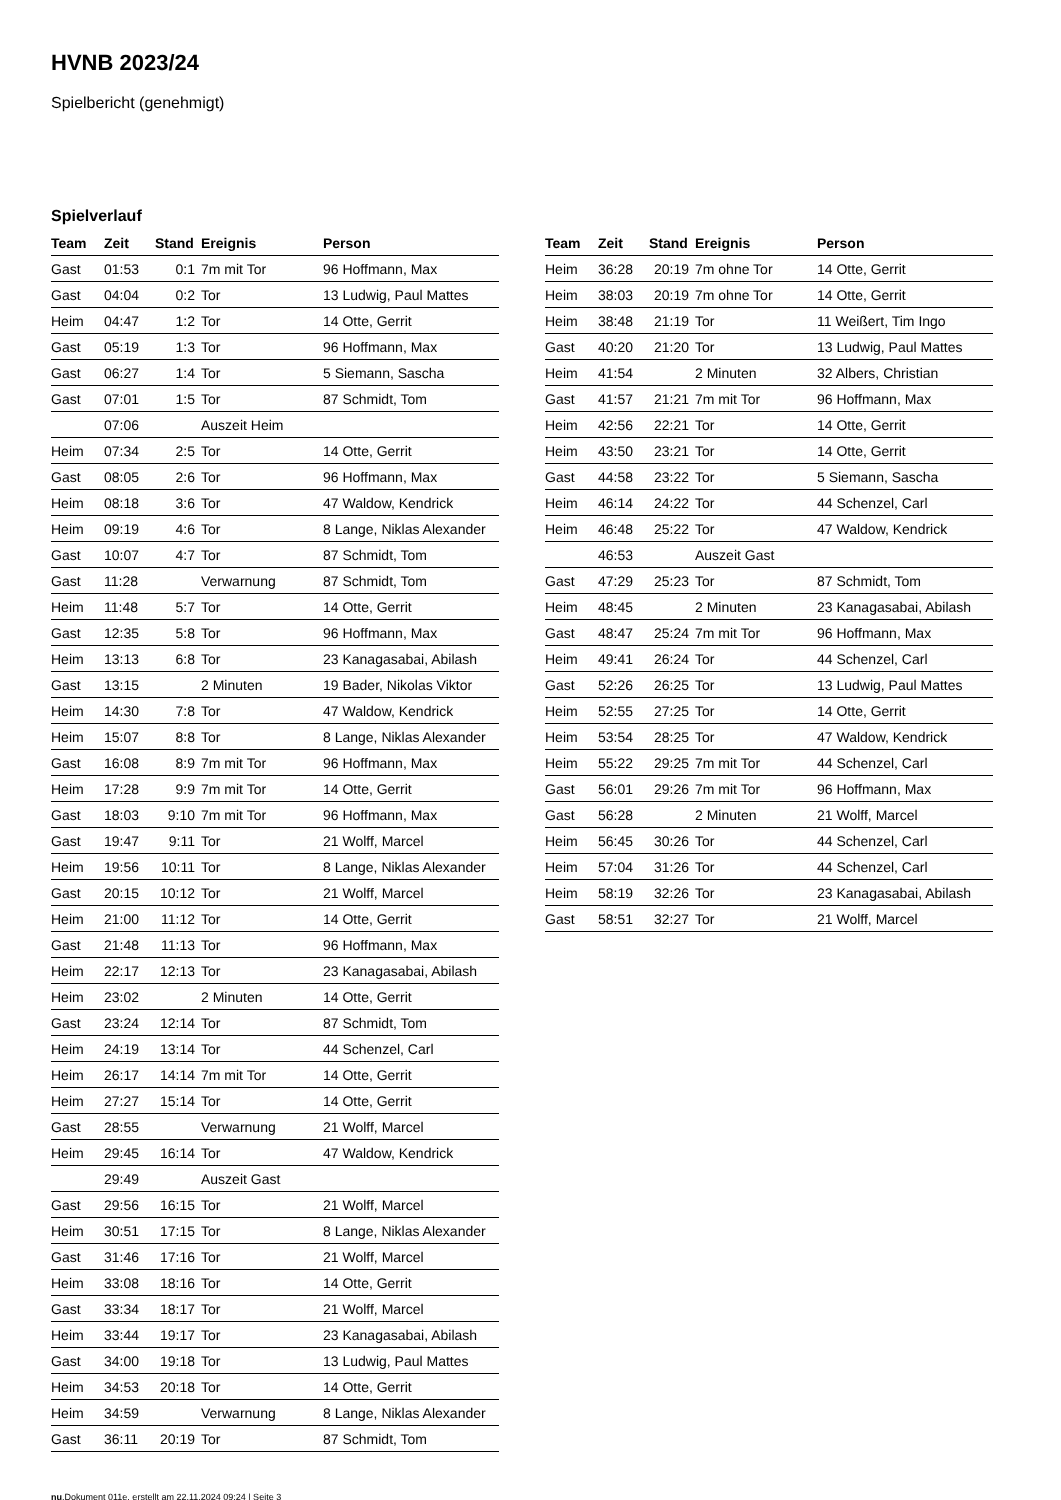HVNB 2023/24
Spielbericht (genehmigt)
Spielverlauf
| Team | Zeit | Stand | Ereignis | Person |
| --- | --- | --- | --- | --- |
| Gast | 01:53 | 0:1 | 7m mit Tor | 96 Hoffmann, Max |
| Gast | 04:04 | 0:2 | Tor | 13 Ludwig, Paul Mattes |
| Heim | 04:47 | 1:2 | Tor | 14 Otte, Gerrit |
| Gast | 05:19 | 1:3 | Tor | 96 Hoffmann, Max |
| Gast | 06:27 | 1:4 | Tor | 5 Siemann, Sascha |
| Gast | 07:01 | 1:5 | Tor | 87 Schmidt, Tom |
| | 07:06 | | Auszeit Heim | |
| Heim | 07:34 | 2:5 | Tor | 14 Otte, Gerrit |
| Gast | 08:05 | 2:6 | Tor | 96 Hoffmann, Max |
| Heim | 08:18 | 3:6 | Tor | 47 Waldow, Kendrick |
| Heim | 09:19 | 4:6 | Tor | 8 Lange, Niklas Alexander |
| Gast | 10:07 | 4:7 | Tor | 87 Schmidt, Tom |
| Gast | 11:28 | | Verwarnung | 87 Schmidt, Tom |
| Heim | 11:48 | 5:7 | Tor | 14 Otte, Gerrit |
| Gast | 12:35 | 5:8 | Tor | 96 Hoffmann, Max |
| Heim | 13:13 | 6:8 | Tor | 23 Kanagasabai, Abilash |
| Gast | 13:15 | | 2 Minuten | 19 Bader, Nikolas Viktor |
| Heim | 14:30 | 7:8 | Tor | 47 Waldow, Kendrick |
| Heim | 15:07 | 8:8 | Tor | 8 Lange, Niklas Alexander |
| Gast | 16:08 | 8:9 | 7m mit Tor | 96 Hoffmann, Max |
| Heim | 17:28 | 9:9 | 7m mit Tor | 14 Otte, Gerrit |
| Gast | 18:03 | 9:10 | 7m mit Tor | 96 Hoffmann, Max |
| Gast | 19:47 | 9:11 | Tor | 21 Wolff, Marcel |
| Heim | 19:56 | 10:11 | Tor | 8 Lange, Niklas Alexander |
| Gast | 20:15 | 10:12 | Tor | 21 Wolff, Marcel |
| Heim | 21:00 | 11:12 | Tor | 14 Otte, Gerrit |
| Gast | 21:48 | 11:13 | Tor | 96 Hoffmann, Max |
| Heim | 22:17 | 12:13 | Tor | 23 Kanagasabai, Abilash |
| Heim | 23:02 | | 2 Minuten | 14 Otte, Gerrit |
| Gast | 23:24 | 12:14 | Tor | 87 Schmidt, Tom |
| Heim | 24:19 | 13:14 | Tor | 44 Schenzel, Carl |
| Heim | 26:17 | 14:14 | 7m mit Tor | 14 Otte, Gerrit |
| Heim | 27:27 | 15:14 | Tor | 14 Otte, Gerrit |
| Gast | 28:55 | | Verwarnung | 21 Wolff, Marcel |
| Heim | 29:45 | 16:14 | Tor | 47 Waldow, Kendrick |
| | 29:49 | | Auszeit Gast | |
| Gast | 29:56 | 16:15 | Tor | 21 Wolff, Marcel |
| Heim | 30:51 | 17:15 | Tor | 8 Lange, Niklas Alexander |
| Gast | 31:46 | 17:16 | Tor | 21 Wolff, Marcel |
| Heim | 33:08 | 18:16 | Tor | 14 Otte, Gerrit |
| Gast | 33:34 | 18:17 | Tor | 21 Wolff, Marcel |
| Heim | 33:44 | 19:17 | Tor | 23 Kanagasabai, Abilash |
| Gast | 34:00 | 19:18 | Tor | 13 Ludwig, Paul Mattes |
| Heim | 34:53 | 20:18 | Tor | 14 Otte, Gerrit |
| Heim | 34:59 | | Verwarnung | 8 Lange, Niklas Alexander |
| Gast | 36:11 | 20:19 | Tor | 87 Schmidt, Tom |
| Team | Zeit | Stand | Ereignis | Person |
| --- | --- | --- | --- | --- |
| Heim | 36:28 | 20:19 | 7m ohne Tor | 14 Otte, Gerrit |
| Heim | 38:03 | 20:19 | 7m ohne Tor | 14 Otte, Gerrit |
| Heim | 38:48 | 21:19 | Tor | 11 Weißert, Tim Ingo |
| Gast | 40:20 | 21:20 | Tor | 13 Ludwig, Paul Mattes |
| Heim | 41:54 | | 2 Minuten | 32 Albers, Christian |
| Gast | 41:57 | 21:21 | 7m mit Tor | 96 Hoffmann, Max |
| Heim | 42:56 | 22:21 | Tor | 14 Otte, Gerrit |
| Heim | 43:50 | 23:21 | Tor | 14 Otte, Gerrit |
| Gast | 44:58 | 23:22 | Tor | 5 Siemann, Sascha |
| Heim | 46:14 | 24:22 | Tor | 44 Schenzel, Carl |
| Heim | 46:48 | 25:22 | Tor | 47 Waldow, Kendrick |
| | 46:53 | | Auszeit Gast | |
| Gast | 47:29 | 25:23 | Tor | 87 Schmidt, Tom |
| Heim | 48:45 | | 2 Minuten | 23 Kanagasabai, Abilash |
| Gast | 48:47 | 25:24 | 7m mit Tor | 96 Hoffmann, Max |
| Heim | 49:41 | 26:24 | Tor | 44 Schenzel, Carl |
| Gast | 52:26 | 26:25 | Tor | 13 Ludwig, Paul Mattes |
| Heim | 52:55 | 27:25 | Tor | 14 Otte, Gerrit |
| Heim | 53:54 | 28:25 | Tor | 47 Waldow, Kendrick |
| Heim | 55:22 | 29:25 | 7m mit Tor | 44 Schenzel, Carl |
| Gast | 56:01 | 29:26 | 7m mit Tor | 96 Hoffmann, Max |
| Gast | 56:28 | | 2 Minuten | 21 Wolff, Marcel |
| Heim | 56:45 | 30:26 | Tor | 44 Schenzel, Carl |
| Heim | 57:04 | 31:26 | Tor | 44 Schenzel, Carl |
| Heim | 58:19 | 32:26 | Tor | 23 Kanagasabai, Abilash |
| Gast | 58:51 | 32:27 | Tor | 21 Wolff, Marcel |
nu.Dokument 011e, erstellt am 22.11.2024 09:24 | Seite 3